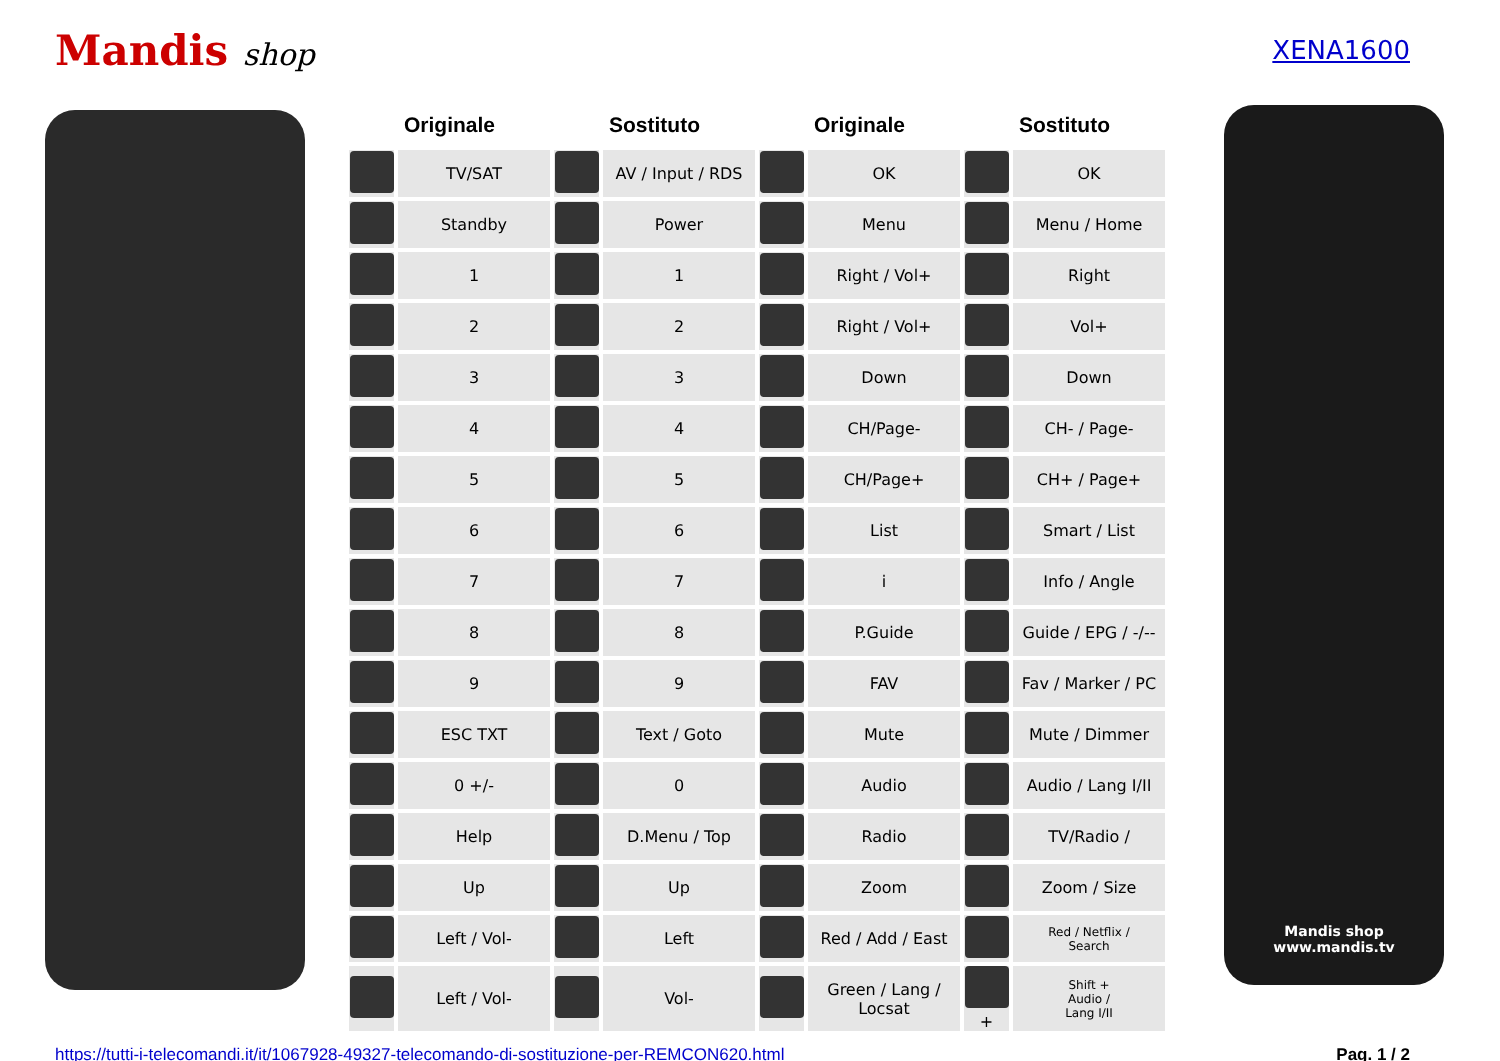Mandis shop
XENA1600
| Originale | | Sostituto | | Originale | | Sostituto | |
| --- | --- | --- | --- | --- | --- | --- | --- |
| | TV/SAT | | AV / Input / RDS | | OK | | OK |
| | Standby | | Power | | Menu | | Menu / Home |
| | 1 | | 1 | | Right / Vol+ | | Right |
| | 2 | | 2 | | Right / Vol+ | | Vol+ |
| | 3 | | 3 | | Down | | Down |
| | 4 | | 4 | | CH/Page- | | CH- / Page- |
| | 5 | | 5 | | CH/Page+ | | CH+ / Page+ |
| | 6 | | 6 | | List | | Smart / List |
| | 7 | | 7 | | i | | Info / Angle |
| | 8 | | 8 | | P.Guide | | Guide / EPG / -/-- |
| | 9 | | 9 | | FAV | | Fav / Marker / PC |
| | ESC TXT | | Text / Goto | | Mute | | Mute / Dimmer |
| | 0 +/- | | 0 | | Audio | | Audio / Lang I/II |
| | Help | | D.Menu / Top | | Radio | | TV/Radio / |
| | Up | | Up | | Zoom | | Zoom / Size |
| | Left / Vol- | | Left | | Red / Add / East | | Red / Netflix / Search |
| | Left / Vol- | | Vol- | | Green / Lang / Locsat | + | Shift + Audio / Lang I/II |
Mandis shop
www.mandis.tv
https://tutti-i-telecomandi.it/it/1067928-49327-telecomando-di-sostituzione-per-REMCON620.html Pag. 1 / 2